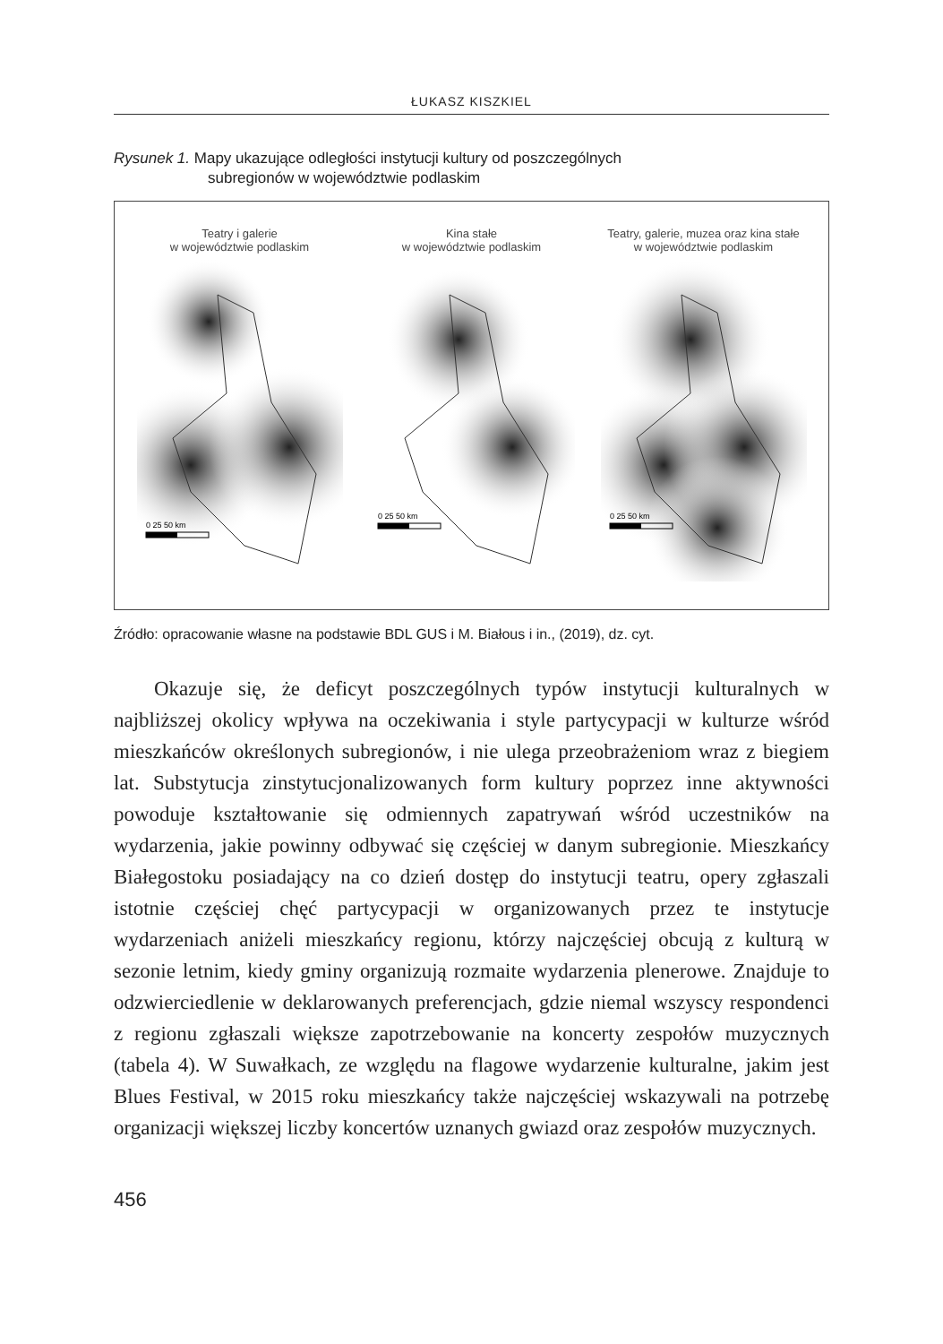ŁUKASZ KISZKIEL
Rysunek 1. Mapy ukazujące odległości instytucji kultury od poszczególnych
subregionów w województwie podlaskim
Teatry i galerie
w województwie podlaskim
0 25 50 km
Kina stałe
w województwie podlaskim
0 25 50 km
Teatry, galerie, muzea oraz kina stałe
w województwie podlaskim
0 25 50 km
Źródło: opracowanie własne na podstawie BDL GUS i M. Białous i in., (2019), dz. cyt.
Okazuje się, że deficyt poszczególnych typów instytucji kulturalnych w najbliższej okolicy wpływa na oczekiwania i style partycypacji w kulturze wśród mieszkańców określonych subregionów, i nie ulega przeobrażeniom wraz z biegiem lat. Substytucja zinstytucjonalizowanych form kultury poprzez inne aktywności powoduje kształtowanie się odmiennych zapatrywań wśród uczestników na wydarzenia, jakie powinny odbywać się częściej w danym subregionie. Mieszkańcy Białegostoku posiadający na co dzień dostęp do instytucji teatru, opery zgłaszali istotnie częściej chęć partycypacji w organizowanych przez te instytucje wydarzeniach aniżeli mieszkańcy regionu, którzy najczęściej obcują z kulturą w sezonie letnim, kiedy gminy organizują rozmaite wydarzenia plenerowe. Znajduje to odzwierciedlenie w deklarowanych preferencjach, gdzie niemal wszyscy respondenci z regionu zgłaszali większe zapotrzebowanie na koncerty zespołów muzycznych (tabela 4). W Suwałkach, ze względu na flagowe wydarzenie kulturalne, jakim jest Blues Festival, w 2015 roku mieszkańcy także najczęściej wskazywali na potrzebę organizacji większej liczby koncertów uznanych gwiazd oraz zespołów muzycznych.
456